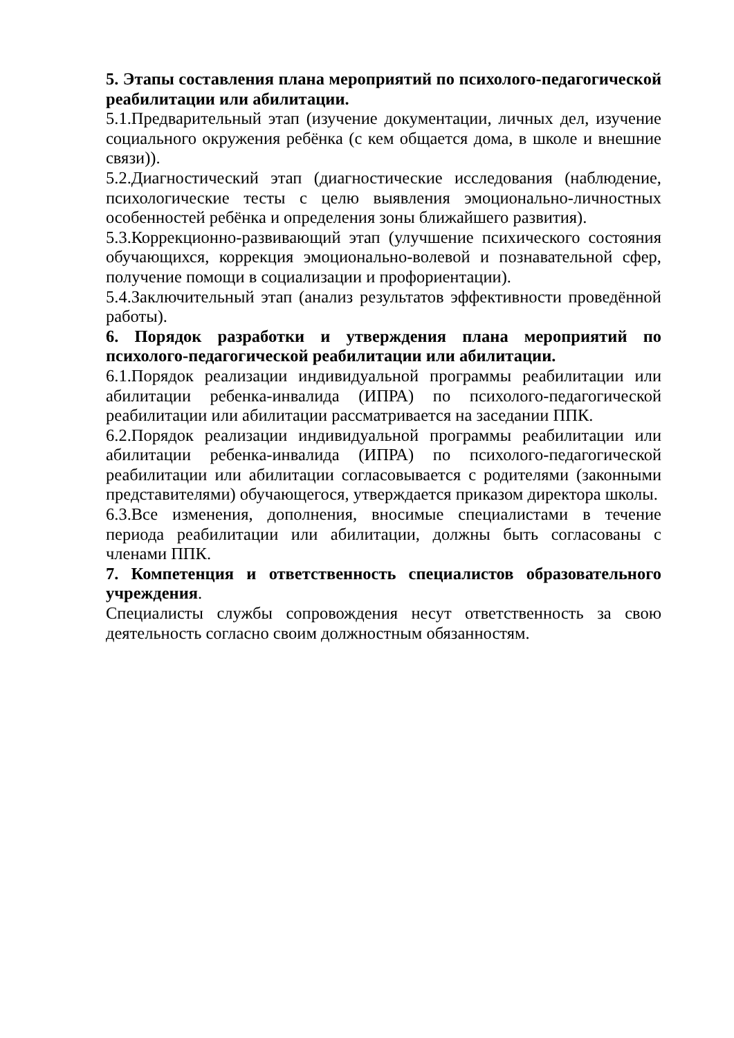5. Этапы составления плана мероприятий по психолого-педагогической реабилитации или абилитации.
5.1.Предварительный этап (изучение документации, личных дел, изучение социального окружения ребёнка (с кем общается дома, в школе и внешние связи)).
5.2.Диагностический этап (диагностические исследования (наблюдение, психологические тесты с целю выявления эмоционально-личностных особенностей ребёнка и определения зоны ближайшего развития).
5.3.Коррекционно-развивающий этап (улучшение психического состояния обучающихся, коррекция эмоционально-волевой и познавательной сфер, получение помощи в социализации и профориентации).
5.4.Заключительный этап (анализ результатов эффективности проведённой работы).
6. Порядок разработки и утверждения плана мероприятий по психолого-педагогической реабилитации или абилитации.
6.1.Порядок реализации индивидуальной программы реабилитации или абилитации ребенка-инвалида (ИПРА) по психолого-педагогической реабилитации или абилитации рассматривается на заседании ППК.
6.2.Порядок реализации индивидуальной программы реабилитации или абилитации ребенка-инвалида (ИПРА) по психолого-педагогической реабилитации или абилитации согласовывается с родителями (законными представителями) обучающегося, утверждается приказом директора школы.
6.3.Все изменения, дополнения, вносимые специалистами в течение периода реабилитации или абилитации, должны быть согласованы с членами ППК.
7. Компетенция и ответственность специалистов образовательного учреждения.
Специалисты службы сопровождения несут ответственность за свою деятельность согласно своим должностным обязанностям.